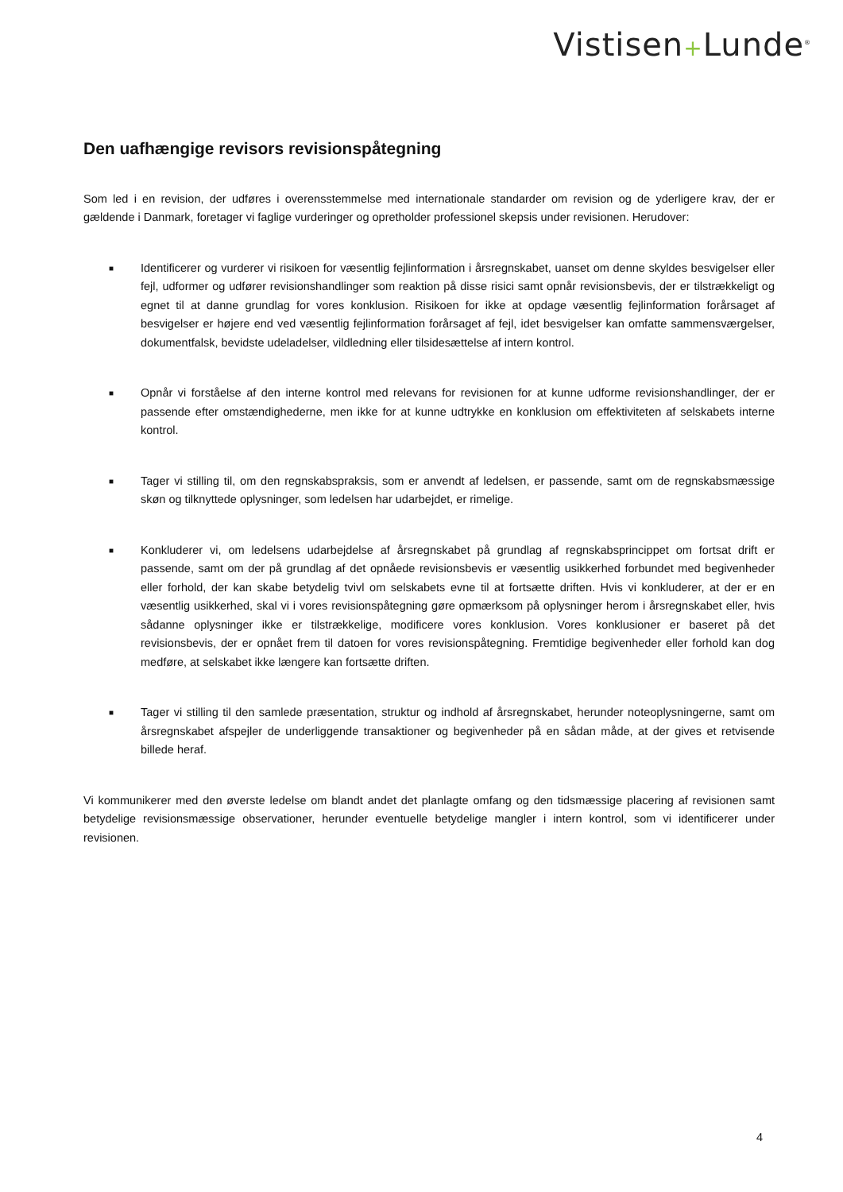Vistisen+Lunde<sup>®</sup>
Den uafhængige revisors revisionspåtegning
Som led i en revision, der udføres i overensstemmelse med internationale standarder om revision og de yderligere krav, der er gældende i Danmark, foretager vi faglige vurderinger og opretholder professionel skepsis under revisionen. Herudover:
■ Identificerer og vurderer vi risikoen for væsentlig fejlinformation i årsregnskabet, uanset om denne skyldes besvigelser eller fejl, udformer og udfører revisionshandlinger som reaktion på disse risici samt opnår revisionsbevis, der er tilstrækkeligt og egnet til at danne grundlag for vores konklusion. Risikoen for ikke at opdage væsentlig fejlinformation forårsaget af besvigelser er højere end ved væsentlig fejlinformation forårsaget af fejl, idet besvigelser kan omfatte sammensværgelser, dokumentfalsk, bevidste udeladelser, vildledning eller tilsidesættelse af intern kontrol.
■ Opnår vi forståelse af den interne kontrol med relevans for revisionen for at kunne udforme revisionshandlinger, der er passende efter omstændighederne, men ikke for at kunne udtrykke en konklusion om effektiviteten af selskabets interne kontrol.
■ Tager vi stilling til, om den regnskabspraksis, som er anvendt af ledelsen, er passende, samt om de regnskabsmæssige skøn og tilknyttede oplysninger, som ledelsen har udarbejdet, er rimelige.
■ Konkluderer vi, om ledelsens udarbejdelse af årsregnskabet på grundlag af regnskabsprincippet om fortsat drift er passende, samt om der på grundlag af det opnåede revisionsbevis er væsentlig usikkerhed forbundet med begivenheder eller forhold, der kan skabe betydelig tvivl om selskabets evne til at fortsætte driften. Hvis vi konkluderer, at der er en væsentlig usikkerhed, skal vi i vores revisionspåtegning gøre opmærksom på oplysninger herom i årsregnskabet eller, hvis sådanne oplysninger ikke er tilstrækkelige, modificere vores konklusion. Vores konklusioner er baseret på det revisionsbevis, der er opnået frem til datoen for vores revisionspåtegning. Fremtidige begivenheder eller forhold kan dog medføre, at selskabet ikke længere kan fortsætte driften.
■ Tager vi stilling til den samlede præsentation, struktur og indhold af årsregnskabet, herunder noteoplysningerne, samt om årsregnskabet afspejler de underliggende transaktioner og begivenheder på en sådan måde, at der gives et retvisende billede heraf.
Vi kommunikerer med den øverste ledelse om blandt andet det planlagte omfang og den tidsmæssige placering af revisionen samt betydelige revisionsmæssige observationer, herunder eventuelle betydelige mangler i intern kontrol, som vi identificerer under revisionen.
4